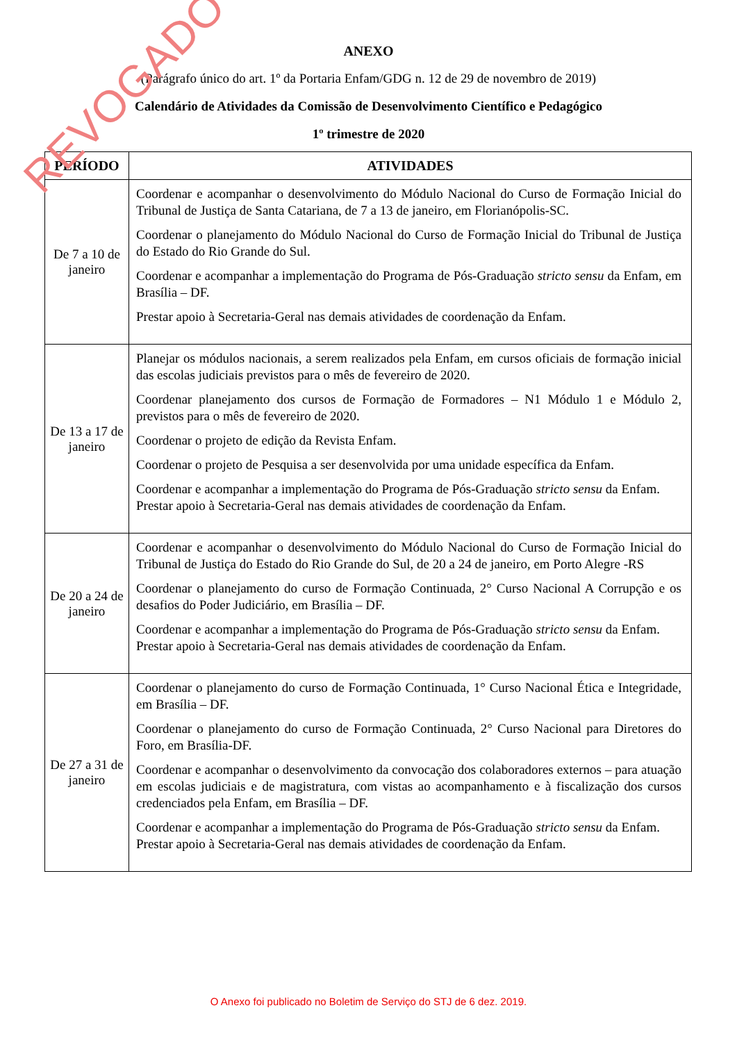REVOGADO
ANEXO
(Parágrafo único do art. 1º da Portaria Enfam/GDG n. 12 de 29 de novembro de 2019)
Calendário de Atividades da Comissão de Desenvolvimento Científico e Pedagógico
1º trimestre de 2020
| PERÍODO | ATIVIDADES |
| --- | --- |
| De 7 a 10 de janeiro | Coordenar e acompanhar o desenvolvimento do Módulo Nacional do Curso de Formação Inicial do Tribunal de Justiça de Santa Catariana, de 7 a 13 de janeiro, em Florianópolis-SC. Coordenar o planejamento do Módulo Nacional do Curso de Formação Inicial do Tribunal de Justiça do Estado do Rio Grande do Sul. Coordenar e acompanhar a implementação do Programa de Pós-Graduação stricto sensu da Enfam, em Brasília – DF. Prestar apoio à Secretaria-Geral nas demais atividades de coordenação da Enfam. |
| De 13 a 17 de janeiro | Planejar os módulos nacionais, a serem realizados pela Enfam, em cursos oficiais de formação inicial das escolas judiciais previstos para o mês de fevereiro de 2020. Coordenar planejamento dos cursos de Formação de Formadores – N1 Módulo 1 e Módulo 2, previstos para o mês de fevereiro de 2020. Coordenar o projeto de edição da Revista Enfam. Coordenar o projeto de Pesquisa a ser desenvolvida por uma unidade específica da Enfam. Coordenar e acompanhar a implementação do Programa de Pós-Graduação stricto sensu da Enfam. Prestar apoio à Secretaria-Geral nas demais atividades de coordenação da Enfam. |
| De 20 a 24 de janeiro | Coordenar e acompanhar o desenvolvimento do Módulo Nacional do Curso de Formação Inicial do Tribunal de Justiça do Estado do Rio Grande do Sul, de 20 a 24 de janeiro, em Porto Alegre -RS Coordenar o planejamento do curso de Formação Continuada, 2° Curso Nacional A Corrupção e os desafios do Poder Judiciário, em Brasília – DF. Coordenar e acompanhar a implementação do Programa de Pós-Graduação stricto sensu da Enfam. Prestar apoio à Secretaria-Geral nas demais atividades de coordenação da Enfam. |
| De 27 a 31 de janeiro | Coordenar o planejamento do curso de Formação Continuada, 1° Curso Nacional Ética e Integridade, em Brasília – DF. Coordenar o planejamento do curso de Formação Continuada, 2° Curso Nacional para Diretores do Foro, em Brasília-DF. Coordenar e acompanhar o desenvolvimento da convocação dos colaboradores externos – para atuação em escolas judiciais e de magistratura, com vistas ao acompanhamento e à fiscalização dos cursos credenciados pela Enfam, em Brasília – DF. Coordenar e acompanhar a implementação do Programa de Pós-Graduação stricto sensu da Enfam. Prestar apoio à Secretaria-Geral nas demais atividades de coordenação da Enfam. |
O Anexo foi publicado no Boletim de Serviço do STJ de 6 dez. 2019.